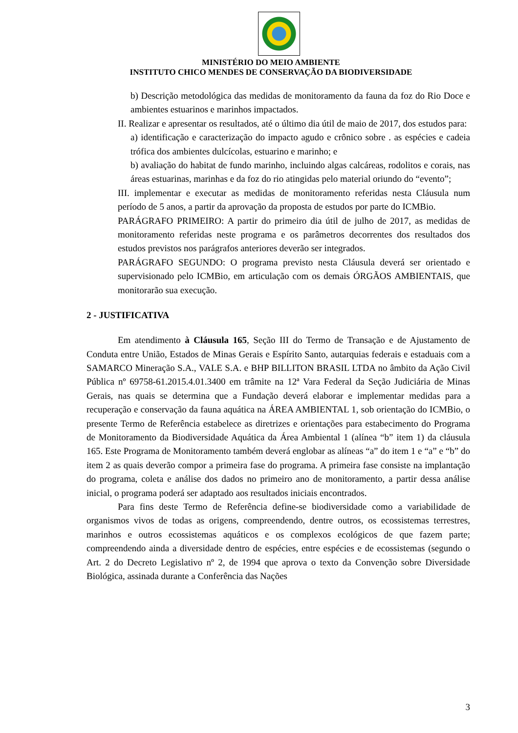MINISTÉRIO DO MEIO AMBIENTE
INSTITUTO CHICO MENDES DE CONSERVAÇÃO DA BIODIVERSIDADE
b) Descrição metodológica das medidas de monitoramento da fauna da foz do Rio Doce e ambientes estuarinos e marinhos impactados.
II. Realizar e apresentar os resultados, até o último dia útil de maio de 2017, dos estudos para:
a) identificação e caracterização do impacto agudo e crônico sobre . as espécies e cadeia trófica dos ambientes dulcícolas, estuarino e marinho; e
b) avaliação do habitat de fundo marinho, incluindo algas calcáreas, rodolitos e corais, nas áreas estuarinas, marinhas e da foz do rio atingidas pelo material oriundo do “evento”;
III. implementar e executar as medidas de monitoramento referidas nesta Cláusula num período de 5 anos, a partir da aprovação da proposta de estudos por parte do ICMBio.
PARÁGRAFO PRIMEIRO: A partir do primeiro dia útil de julho de 2017, as medidas de monitoramento referidas neste programa e os parâmetros decorrentes dos resultados dos estudos previstos nos parágrafos anteriores deverão ser integrados.
PARÁGRAFO SEGUNDO: O programa previsto nesta Cláusula deverá ser orientado e supervisionado pelo ICMBio, em articulação com os demais ÓRGÃOS AMBIENTAIS, que monitorarão sua execução.
2 - JUSTIFICATIVA
Em atendimento à Cláusula 165, Seção III do Termo de Transação e de Ajustamento de Conduta entre União, Estados de Minas Gerais e Espírito Santo, autarquias federais e estaduais com a SAMARCO Mineração S.A., VALE S.A. e BHP BILLITON BRASIL LTDA no âmbito da Ação Civil Pública nº 69758-61.2015.4.01.3400 em trâmite na 12ª Vara Federal da Seção Judiciária de Minas Gerais, nas quais se determina que a Fundação deverá elaborar e implementar medidas para a recuperação e conservação da fauna aquática na ÁREA AMBIENTAL 1, sob orientação do ICMBio, o presente Termo de Referência estabelece as diretrizes e orientações para estabecimento do Programa de Monitoramento da Biodiversidade Aquática da Área Ambiental 1 (alínea “b” item 1) da cláusula 165. Este Programa de Monitoramento também deverá englobar as alíneas “a” do item 1 e “a” e “b” do item 2 as quais deverão compor a primeira fase do programa. A primeira fase consiste na implantação do programa, coleta e análise dos dados no primeiro ano de monitoramento, a partir dessa análise inicial, o programa poderá ser adaptado aos resultados iniciais encontrados.
Para fins deste Termo de Referência define-se biodiversidade como a variabilidade de organismos vivos de todas as origens, compreendendo, dentre outros, os ecossistemas terrestres, marinhos e outros ecossistemas aquáticos e os complexos ecológicos de que fazem parte; compreendendo ainda a diversidade dentro de espécies, entre espécies e de ecossistemas (segundo o Art. 2 do Decreto Legislativo nº 2, de 1994 que aprova o texto da Convenção sobre Diversidade Biológica, assinada durante a Conferência das Nações
3